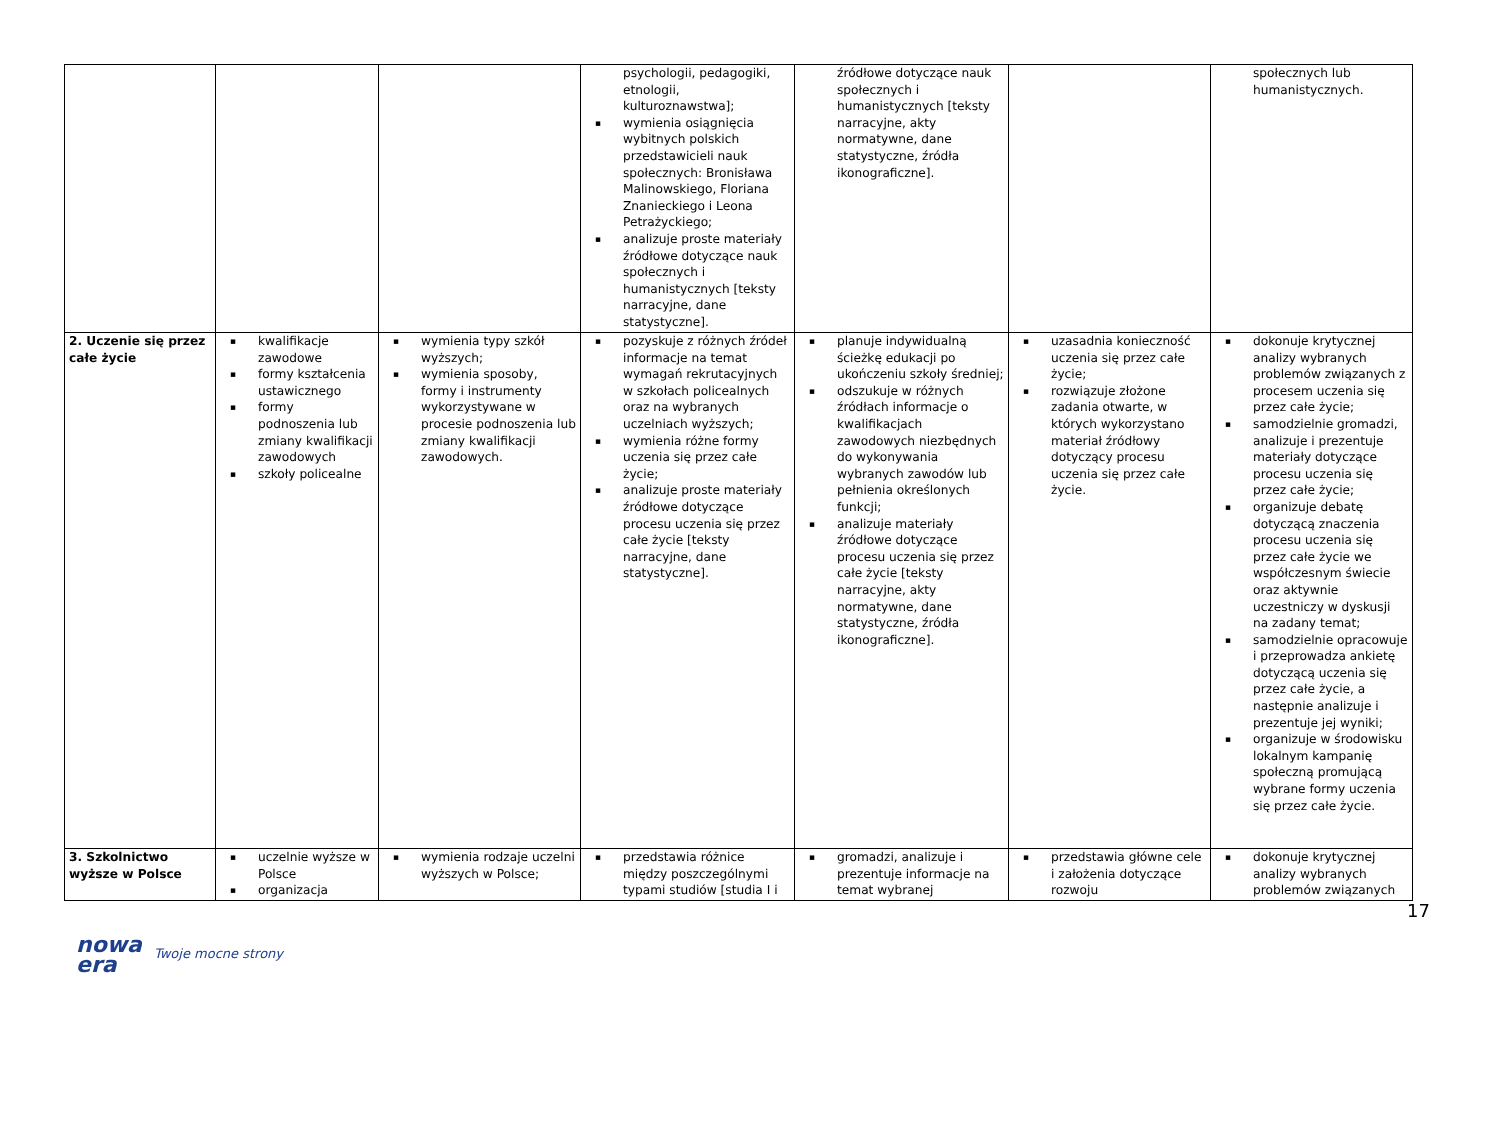| | | | psychologii, pedagogiki, etnologii, kulturoznawstwa]; ▪ wymienia osiągnięcia wybitnych polskich przedstawicieli nauk społecznych: Bronisława Malinowskiego, Floriana Znanieckiego i Leona Petrażyckiego; ▪ analizuje proste materiały źródłowe dotyczące nauk społecznych i humanistycznych [teksty narracyjne, dane statystyczne]. | źródłowe dotyczące nauk społecznych i humanistycznych [teksty narracyjne, akty normatywne, dane statystyczne, źródła ikonograficzne]. | | społecznych lub humanistycznych. |
| 2. Uczenie się przez całe życie | ▪ kwalifikacje zawodowe ▪ formy kształcenia ustawicznego ▪ formy podnoszenia lub zmiany kwalifikacji zawodowych ▪ szkoły policealne | ▪ wymienia typy szkół wyższych; ▪ wymienia sposoby, formy i instrumenty wykorzystywane w procesie podnoszenia lub zmiany kwalifikacji zawodowych. | ▪ pozyskuje z różnych źródeł informacje na temat wymagań rekrutacyjnych w szkołach policealnych oraz na wybranych uczelniach wyższych; ▪ wymienia różne formy uczenia się przez całe życie; ▪ analizuje proste materiały źródłowe dotyczące procesu uczenia się przez całe życie [teksty narracyjne, dane statystyczne]. | ▪ planuje indywidualną ścieżkę edukacji po ukończeniu szkoły średniej; ▪ odszukuje w różnych źródłach informacje o kwalifikacjach zawodowych niezbędnych do wykonywania wybranych zawodów lub pełnienia określonych funkcji; ▪ analizuje materiały źródłowe dotyczące procesu uczenia się przez całe życie [teksty narracyjne, akty normatywne, dane statystyczne, źródła ikonograficzne]. | ▪ uzasadnia konieczność uczenia się przez całe życie; ▪ rozwiązuje złożone zadania otwarte, w których wykorzystano materiał źródłowy dotyczący procesu uczenia się przez całe życie. | ▪ dokonuje krytycznej analizy wybranych problemów związanych z procesem uczenia się przez całe życie; ▪ samodzielnie gromadzi, analizuje i prezentuje materiały dotyczące procesu uczenia się przez całe życie; ▪ organizuje debatę dotyczącą znaczenia procesu uczenia się przez całe życie we współczesnym świecie oraz aktywnie uczestniczy w dyskusji na zadany temat; ▪ samodzielnie opracowuje i przeprowadza ankietę dotyczącą uczenia się przez całe życie, a następnie analizuje i prezentuje jej wyniki; ▪ organizuje w środowisku lokalnym kampanię społeczną promującą wybrane formy uczenia się przez całe życie. |
| 3. Szkolnictwo wyższe w Polsce | ▪ uczelnie wyższe w Polsce ▪ organizacja | ▪ wymienia rodzaje uczelni wyższych w Polsce; | ▪ przedstawia różnice między poszczególnymi typami studiów [studia I i | ▪ gromadzi, analizuje i prezentuje informacje na temat wybranej | ▪ przedstawia główne cele i założenia dotyczące rozwoju | ▪ dokonuje krytycznej analizy wybranych problemów związanych |
17
nowa
era
Twoje mocne strony